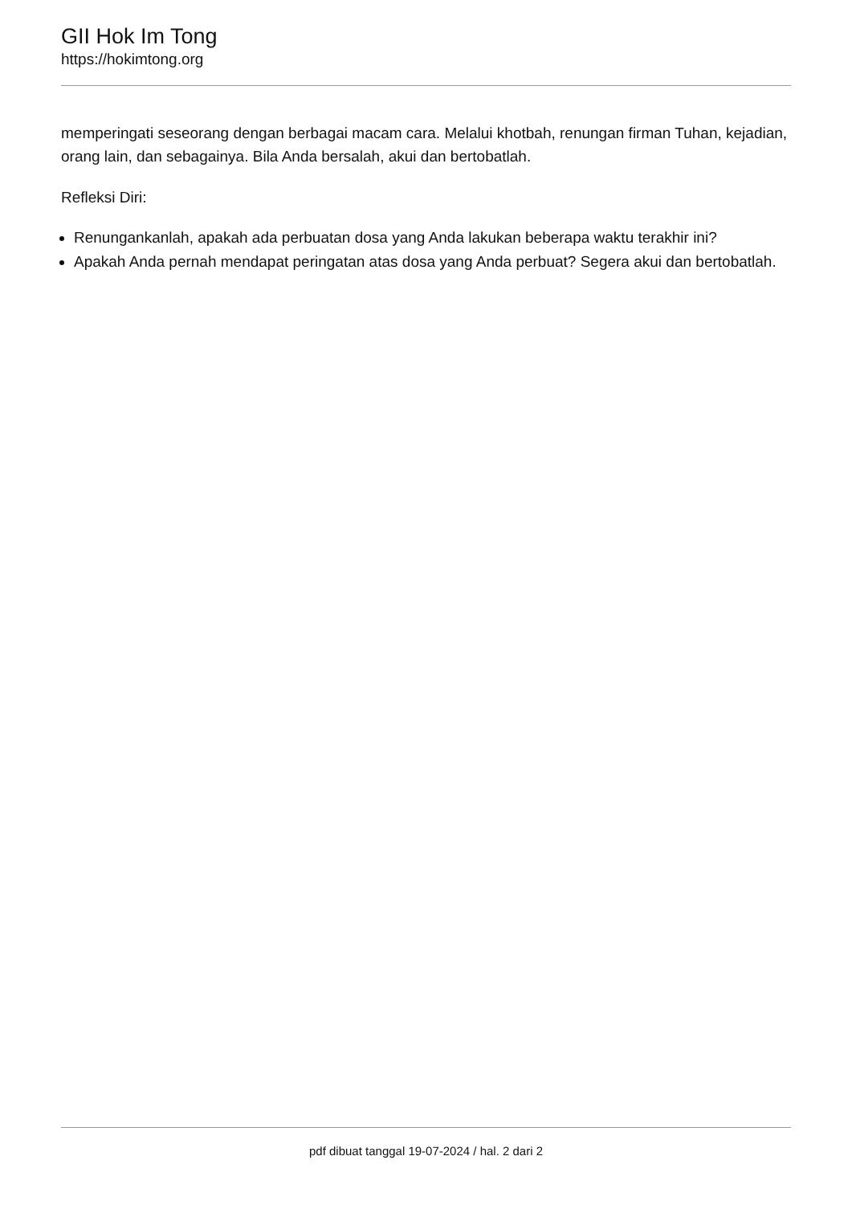GII Hok Im Tong
https://hokimtong.org
memperingati seseorang dengan berbagai macam cara. Melalui khotbah, renungan firman Tuhan, kejadian, orang lain, dan sebagainya. Bila Anda bersalah, akui dan bertobatlah.
Refleksi Diri:
Renungankanlah, apakah ada perbuatan dosa yang Anda lakukan beberapa waktu terakhir ini?
Apakah Anda pernah mendapat peringatan atas dosa yang Anda perbuat? Segera akui dan bertobatlah.
pdf dibuat tanggal 19-07-2024 / hal. 2 dari 2